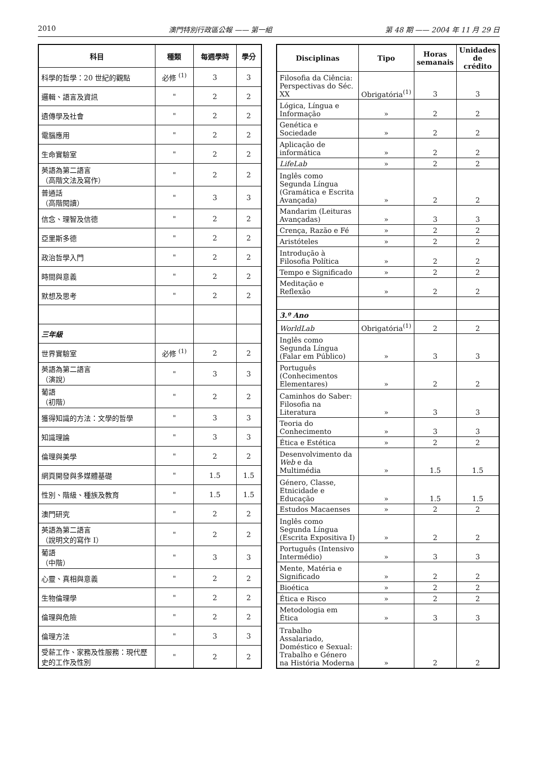2010 澳門特別行政區公報 —— 第一組 第 48 期 —— 2004 年 11 月 29 日
| 科目 | 種類 | 每週學時 | 學分 |
| --- | --- | --- | --- |
| 科學的哲學：20 世紀的觀點 | 必修 <sup>(1)</sup> | 3 | 3 |
| 邏輯、語言及資訊 | " | 2 | 2 |
| 遺傳學及社會 | " | 2 | 2 |
| 電腦應用 | " | 2 | 2 |
| 生命實驗室 | " | 2 | 2 |
| 英語為第二語言 （高階文法及寫作） | " | 2 | 2 |
| 普通話 （高階閱讀） | " | 3 | 3 |
| 信念、理智及信德 | " | 2 | 2 |
| 亞里斯多德 | " | 2 | 2 |
| 政治哲學入門 | " | 2 | 2 |
| 時間與意義 | " | 2 | 2 |
| 默想及思考 | " | 2 | 2 |
| 三年級 | | | |
| 世界實驗室 | 必修 <sup>(1)</sup> | 2 | 2 |
| 英語為第二語言 （演說） | " | 3 | 3 |
| 葡語 （初階） | " | 2 | 2 |
| 獲得知識的方法：文學的哲學 | " | 3 | 3 |
| 知識理論 | " | 3 | 3 |
| 倫理與美學 | " | 2 | 2 |
| 網頁開發與多媒體基礎 | " | 1.5 | 1.5 |
| 性別、階級、種族及教育 | " | 1.5 | 1.5 |
| 澳門研究 | " | 2 | 2 |
| 英語為第二語言 （說明文的寫作 I） | " | 2 | 2 |
| 葡語 （中階） | " | 3 | 3 |
| 心靈、真相與意義 | " | 2 | 2 |
| 生物倫理學 | " | 2 | 2 |
| 倫理與危險 | " | 2 | 2 |
| 倫理方法 | " | 3 | 3 |
| 受薪工作、家務及性服務：現代歷史的工作及性別 | " | 2 | 2 |
| Disciplinas | Tipo | Horas semanais | Unidades de crédito |
| --- | --- | --- | --- |
| Filosofia da Ciência: Perspectivas do Séc. XX | Obrigatória<sup>(1)</sup> | 3 | 3 |
| Lógica, Língua e Informação | » | 2 | 2 |
| Genética e Sociedade | » | 2 | 2 |
| Aplicação de informática | » | 2 | 2 |
| LifeLab | » | 2 | 2 |
| Inglês como Segunda Língua (Gramática e Escrita Avançada) | » | 2 | 2 |
| Mandarim (Leituras Avançadas) | » | 3 | 3 |
| Crença, Razão e Fé | » | 2 | 2 |
| Aristóteles | » | 2 | 2 |
| Introdução à Filosofia Política | » | 2 | 2 |
| Tempo e Significado | » | 2 | 2 |
| Meditação e Reflexão | » | 2 | 2 |
| 3.º Ano | | | |
| WorldLab | Obrigatória<sup>(1)</sup> | 2 | 2 |
| Inglês como Segunda Língua (Falar em Público) | » | 3 | 3 |
| Português (Conhecimentos Elementares) | » | 2 | 2 |
| Caminhos do Saber: Filosofia na Literatura | » | 3 | 3 |
| Teoria do Conhecimento | » | 3 | 3 |
| Ética e Estética | » | 2 | 2 |
| Desenvolvimento da Web e da Multimédia | » | 1.5 | 1.5 |
| Género, Classe, Etnicidade e Educação | » | 1.5 | 1.5 |
| Estudos Macaenses | » | 2 | 2 |
| Inglês como Segunda Língua (Escrita Expositiva I) | » | 2 | 2 |
| Português (Intensivo Intermédio) | » | 3 | 3 |
| Mente, Matéria e Significado | » | 2 | 2 |
| Bioética | » | 2 | 2 |
| Ética e Risco | » | 2 | 2 |
| Metodologia em Ética | » | 3 | 3 |
| Trabalho Assalariado, Doméstico e Sexual: Trabalho e Género na História Moderna | » | 2 | 2 |